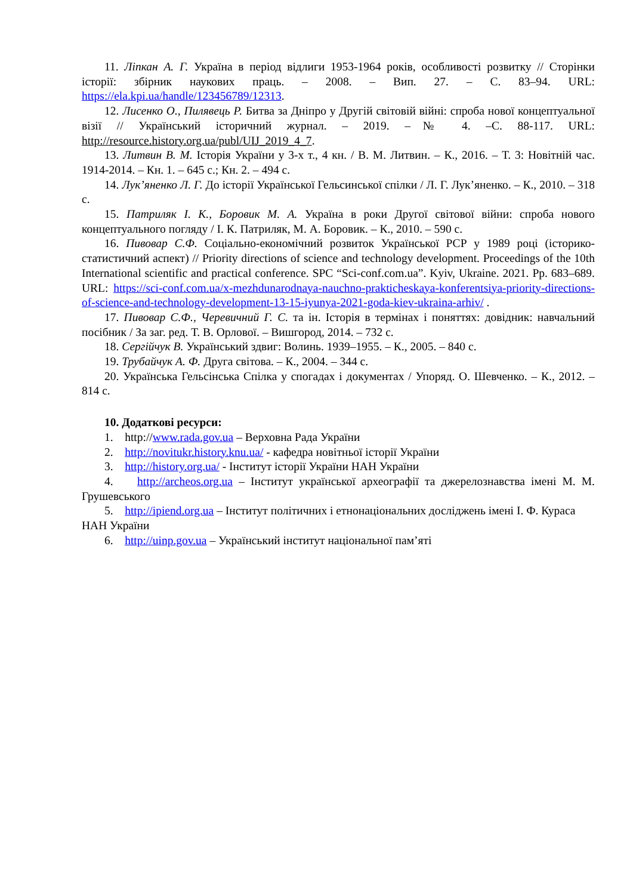11. Ліпкан А. Г. Україна в період відлиги 1953-1964 років, особливості розвитку // Сторінки історії: збірник наукових праць. – 2008. – Вип. 27. – С. 83–94. URL: https://ela.kpi.ua/handle/123456789/12313.
12. Лисенко О., Пилявець Р. Битва за Дніпро у Другій світовій війні: спроба нової концептуальної візії // Український історичний журнал. – 2019. –№ 4. –С. 88-117. URL: http://resource.history.org.ua/publ/UIJ_2019_4_7.
13. Литвин В. М. Історія України у 3-х т., 4 кн. / В. М. Литвин. – К., 2016. – Т. 3: Новітній час. 1914-2014. – Кн. 1. – 645 с.; Кн. 2. – 494 с.
14. Лук’яненко Л. Г. До історії Української Гельсинської спілки / Л. Г. Лук’яненко. – К., 2010. – 318 с.
15. Патриляк І. К., Боровик М. А. Україна в роки Другої світової війни: спроба нового концептуального погляду / І. К. Патриляк, М. А. Боровик. – К., 2010. – 590 с.
16. Пивовар С.Ф. Соціально-економічний розвиток Української РСР у 1989 році (історико-статистичний аспект) // Priority directions of science and technology development. Proceedings of the 10th International scientific and practical conference. SPC “Sci-conf.com.ua”. Kyiv, Ukraine. 2021. Pp. 683–689. URL: https://sci-conf.com.ua/x-mezhdunarodnaya-nauchno-prakticheskaya-konferentsiya-priority-directions-of-science-and-technology-development-13-15-iyunya-2021-goda-kiev-ukraina-arhiv/ .
17. Пивовар С.Ф., Черевичний Г. С. та ін. Історія в термінах і поняттях: довідник: навчальний посібник / За заг. ред. Т. В. Орлової. – Вишгород, 2014. – 732 с.
18. Сергійчук В. Український здвиг: Волинь. 1939–1955. – К., 2005. – 840 с.
19. Трубайчук А. Ф. Друга світова. – К., 2004. – 344 с.
20. Українська Гельсінська Спілка у спогадах і документах / Упоряд. О. Шевченко. – К., 2012. – 814 с.
10. Додаткові ресурси:
1. http://www.rada.gov.ua – Верховна Рада України
2. http://novitukr.history.knu.ua/ - кафедра новітньої історії України
3. http://history.org.ua/ - Інститут історії України НАН України
4. http://archeos.org.ua – Інститут української археографії та джерелознавства імені М. М. Грушевського
5. http://ipiend.org.ua – Інститут політичних і етнонаціональних досліджень імені І. Ф. Кураса НАН України
6. http://uinp.gov.ua – Український інститут національної пам’яті